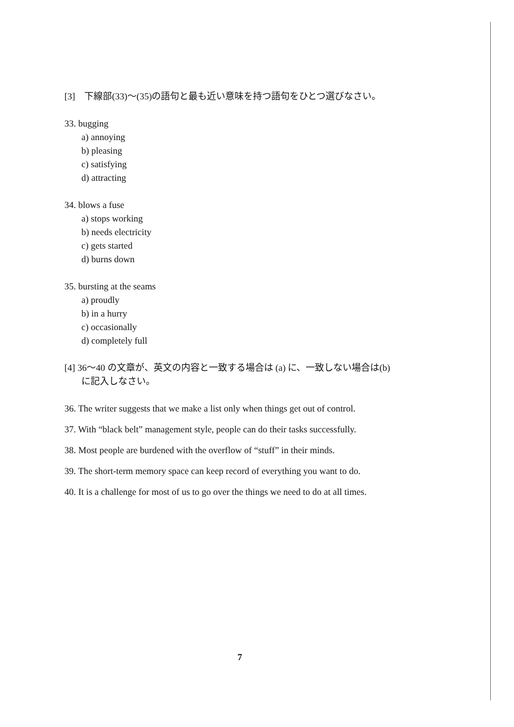[3]　下線部(33)〜(35)の語句と最も近い意味を持つ語句をひとつ選びなさい。
33. bugging
a) annoying
b) pleasing
c) satisfying
d) attracting
34. blows a fuse
a) stops working
b) needs electricity
c) gets started
d) burns down
35. bursting at the seams
a) proudly
b) in a hurry
c) occasionally
d) completely full
[4] 36〜40 の文章が、英文の内容と一致する場合は (a) に、一致しない場合は(b)
に記入しなさい。
36. The writer suggests that we make a list only when things get out of control.
37. With “black belt” management style, people can do their tasks successfully.
38. Most people are burdened with the overflow of “stuff” in their minds.
39. The short-term memory space can keep record of everything you want to do.
40. It is a challenge for most of us to go over the things we need to do at all times.
7